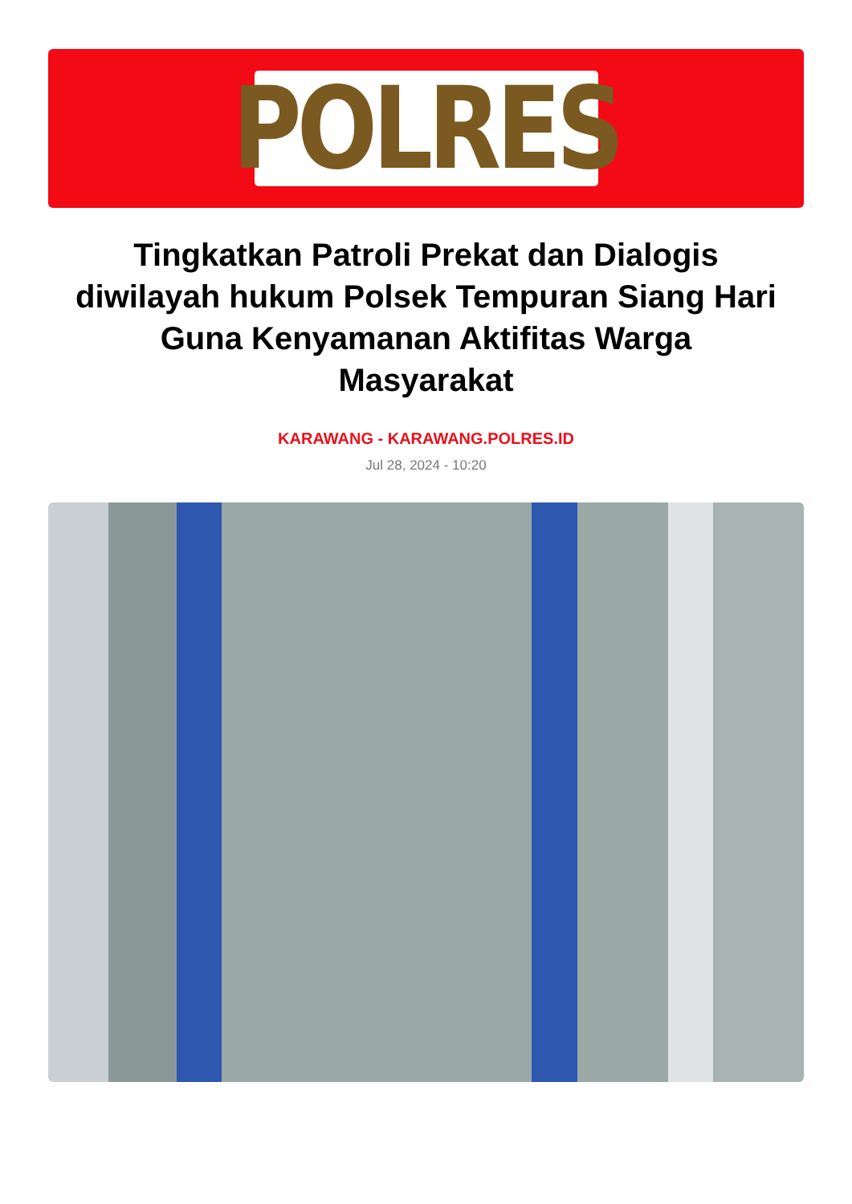POLRES
Tingkatkan Patroli Prekat dan Dialogis diwilayah hukum Polsek Tempuran Siang Hari Guna Kenyamanan Aktifitas Warga Masyarakat
KARAWANG - KARAWANG.POLRES.ID
Jul 28, 2024 - 10:20